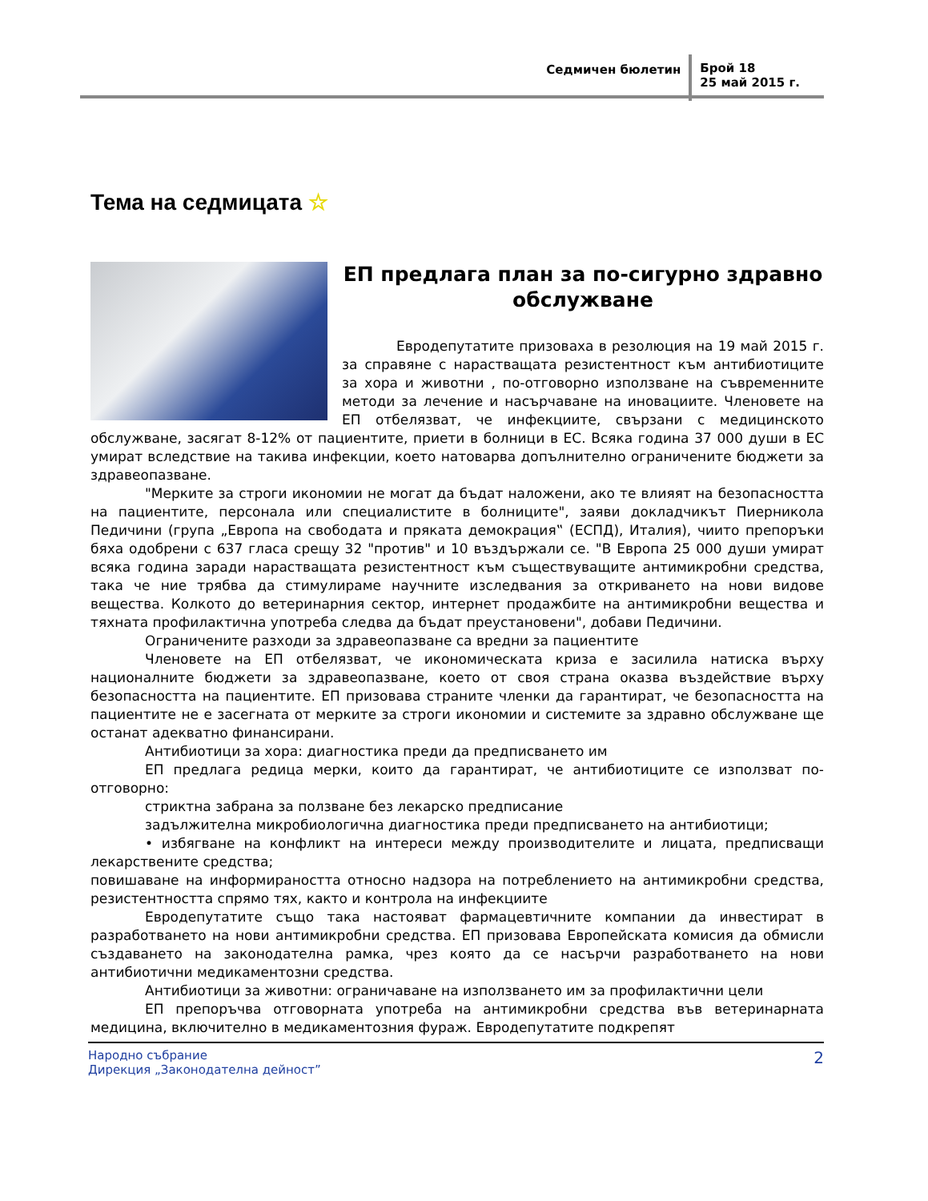Седмичен бюлетин
Брой 18
25 май 2015 г.
Тема на седмицата ☆
ЕП предлага план за по-сигурно здравно обслужване
Евродепутатите призоваха в резолюция на 19 май 2015 г. за справяне с нарастващата резистентност към антибиотиците за хора и животни , по-отговорно използване на съвременните методи за лечение и насърчаване на иновациите. Членовете на ЕП отбелязват, че инфекциите, свързани с медицинското обслужване, засягат 8-12% от пациентите, приети в болници в ЕС. Всяка година 37 000 души в ЕС умират вследствие на такива инфекции, което натоварва допълнително ограничените бюджети за здравеопазване.
"Мерките за строги икономии не могат да бъдат наложени, ако те влияят на безопасността на пациентите, персонала или специалистите в болниците", заяви докладчикът Пиерникола Педичини (група „Европа на свободата и пряката демокрация‟ (ЕСПД), Италия), чиито препоръки бяха одобрени с 637 гласа срещу 32 "против" и 10 въздържали се. "В Европа 25 000 души умират всяка година заради нарастващата резистентност към съществуващите антимикробни средства, така че ние трябва да стимулираме научните изследвания за откриването на нови видове вещества. Колкото до ветеринарния сектор, интернет продажбите на антимикробни вещества и тяхната профилактична употреба следва да бъдат преустановени", добави Педичини.
Ограничените разходи за здравеопазване са вредни за пациентите
Членовете на ЕП отбелязват, че икономическата криза е засилила натиска върху националните бюджети за здравеопазване, което от своя страна оказва въздействие върху безопасността на пациентите. ЕП призовава страните членки да гарантират, че безопасността на пациентите не е засегната от мерките за строги икономии и системите за здравно обслужване ще останат адекватно финансирани.
Антибиотици за хора: диагностика преди да предписването им
ЕП предлага редица мерки, които да гарантират, че антибиотиците се използват по-отговорно:
стриктна забрана за ползване без лекарско предписание
задължителна микробиологична диагностика преди предписването на антибиотици;
• избягване на конфликт на интереси между производителите и лицата, предписващи лекарствените средства;
повишаване на информираността относно надзора на потреблението на антимикробни средства, резистентността спрямо тях, както и контрола на инфекциите
Евродепутатите също така настояват фармацевтичните компании да инвестират в разработването на нови антимикробни средства. ЕП призовава Европейската комисия да обмисли създаването на законодателна рамка, чрез която да се насърчи разработването на нови антибиотични медикаментозни средства.
Антибиотици за животни: ограничаване на използването им за профилактични цели
ЕП препоръчва отговорната употреба на антимикробни средства във ветеринарната медицина, включително в медикаментозния фураж. Евродепутатите подкрепят
Народно събрание
Дирекция „Законодателна дейност”
2